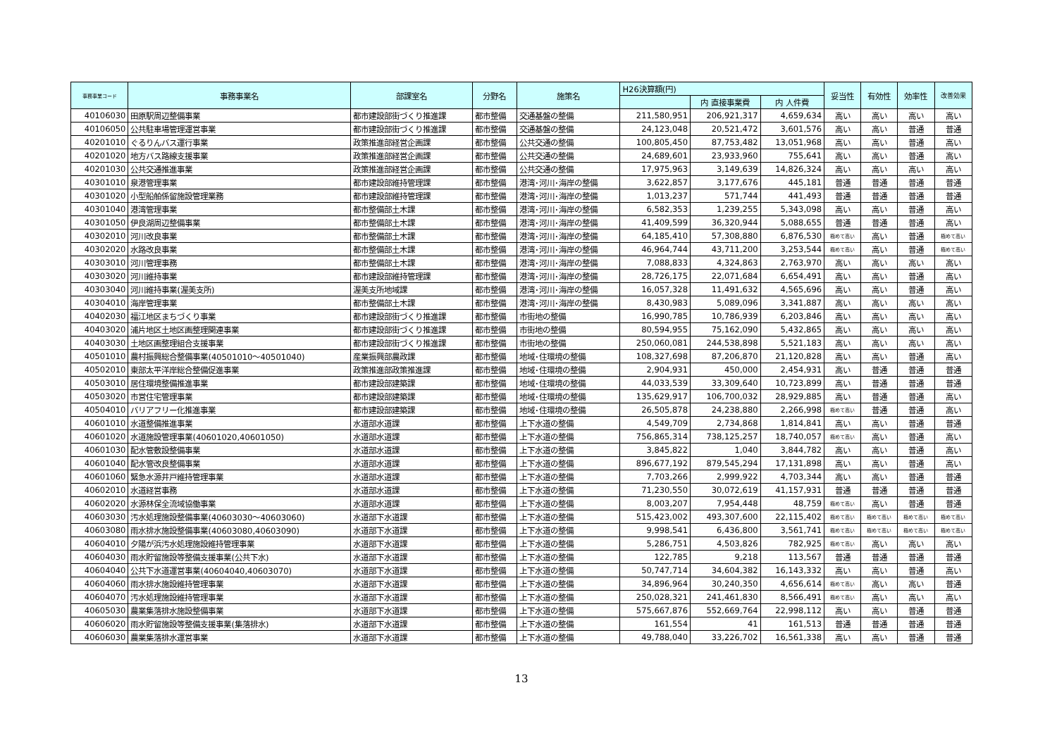| 事務事業コード | 事務事業名 | 部課室名 | 分野名 | 施策名 | H26決算額(円) | | | 妥当性 | 有効性 | 効率性 | 改善効果 |
| --- | --- | --- | --- | --- | --- | --- | --- | --- | --- | --- | --- |
| | | | | | | 内 直接事業費 | 内 人件費 | | | | |
| 40106030 | 田原駅周辺整備事業 | 都市建設部街づくり推進課 | 都市整備 | 交通基盤の整備 | 211,580,951 | 206,921,317 | 4,659,634 | 高い | 高い | 高い | 高い |
| 40106050 | 公共駐車場管理運営事業 | 都市建設部街づくり推進課 | 都市整備 | 交通基盤の整備 | 24,123,048 | 20,521,472 | 3,601,576 | 高い | 高い | 普通 | 普通 |
| 40201010 | ぐるりんバス運行事業 | 政策推進部経営企画課 | 都市整備 | 公共交通の整備 | 100,805,450 | 87,753,482 | 13,051,968 | 高い | 高い | 普通 | 高い |
| 40201020 | 地方バス路線支援事業 | 政策推進部経営企画課 | 都市整備 | 公共交通の整備 | 24,689,601 | 23,933,960 | 755,641 | 高い | 高い | 普通 | 高い |
| 40201030 | 公共交通推進事業 | 政策推進部経営企画課 | 都市整備 | 公共交通の整備 | 17,975,963 | 3,149,639 | 14,826,324 | 高い | 高い | 高い | 高い |
| 40301010 | 泉港管理事業 | 都市建設部維持管理課 | 都市整備 | 港湾･河川･海岸の整備 | 3,622,857 | 3,177,676 | 445,181 | 普通 | 普通 | 普通 | 普通 |
| 40301020 | 小型船舶係留施設管理業務 | 都市建設部維持管理課 | 都市整備 | 港湾･河川･海岸の整備 | 1,013,237 | 571,744 | 441,493 | 普通 | 普通 | 普通 | 普通 |
| 40301040 | 港湾管理事業 | 都市整備部土木課 | 都市整備 | 港湾･河川･海岸の整備 | 6,582,353 | 1,239,255 | 5,343,098 | 高い | 高い | 普通 | 高い |
| 40301050 | 伊良湖周辺整備事業 | 都市整備部土木課 | 都市整備 | 港湾･河川･海岸の整備 | 41,409,599 | 36,320,944 | 5,088,655 | 普通 | 普通 | 普通 | 高い |
| 40302010 | 河川改良事業 | 都市整備部土木課 | 都市整備 | 港湾･河川･海岸の整備 | 64,185,410 | 57,308,880 | 6,876,530 | 極めて高い | 高い | 普通 | 極めて高い |
| 40302020 | 水路改良事業 | 都市整備部土木課 | 都市整備 | 港湾･河川･海岸の整備 | 46,964,744 | 43,711,200 | 3,253,544 | 極めて高い | 高い | 普通 | 極めて高い |
| 40303010 | 河川管理事務 | 都市整備部土木課 | 都市整備 | 港湾･河川･海岸の整備 | 7,088,833 | 4,324,863 | 2,763,970 | 高い | 高い | 高い | 高い |
| 40303020 | 河川維持事業 | 都市建設部維持管理課 | 都市整備 | 港湾･河川･海岸の整備 | 28,726,175 | 22,071,684 | 6,654,491 | 高い | 高い | 普通 | 高い |
| 40303040 | 河川維持事業(渥美支所) | 渥美支所地域課 | 都市整備 | 港湾･河川･海岸の整備 | 16,057,328 | 11,491,632 | 4,565,696 | 高い | 高い | 普通 | 高い |
| 40304010 | 海岸管理事業 | 都市整備部土木課 | 都市整備 | 港湾･河川･海岸の整備 | 8,430,983 | 5,089,096 | 3,341,887 | 高い | 高い | 高い | 高い |
| 40402030 | 福江地区まちづくり事業 | 都市建設部街づくり推進課 | 都市整備 | 市街地の整備 | 16,990,785 | 10,786,939 | 6,203,846 | 高い | 高い | 高い | 高い |
| 40403020 | 浦片地区土地区画整理関連事業 | 都市建設部街づくり推進課 | 都市整備 | 市街地の整備 | 80,594,955 | 75,162,090 | 5,432,865 | 高い | 高い | 高い | 高い |
| 40403030 | 土地区画整理組合支援事業 | 都市建設部街づくり推進課 | 都市整備 | 市街地の整備 | 250,060,081 | 244,538,898 | 5,521,183 | 高い | 高い | 高い | 高い |
| 40501010 | 農村振興総合整備事業(40501010～40501040) | 産業振興部農政課 | 都市整備 | 地域･住環境の整備 | 108,327,698 | 87,206,870 | 21,120,828 | 高い | 高い | 普通 | 高い |
| 40502010 | 東部太平洋岸総合整備促進事業 | 政策推進部政策推進課 | 都市整備 | 地域･住環境の整備 | 2,904,931 | 450,000 | 2,454,931 | 高い | 普通 | 普通 | 普通 |
| 40503010 | 居住環境整備推進事業 | 都市建設部建築課 | 都市整備 | 地域･住環境の整備 | 44,033,539 | 33,309,640 | 10,723,899 | 高い | 普通 | 普通 | 普通 |
| 40503020 | 市営住宅管理事業 | 都市建設部建築課 | 都市整備 | 地域･住環境の整備 | 135,629,917 | 106,700,032 | 28,929,885 | 高い | 普通 | 普通 | 高い |
| 40504010 | バリアフリー化推進事業 | 都市建設部建築課 | 都市整備 | 地域･住環境の整備 | 26,505,878 | 24,238,880 | 2,266,998 | 極めて高い | 普通 | 普通 | 高い |
| 40601010 | 水道整備推進事業 | 水道部水道課 | 都市整備 | 上下水道の整備 | 4,549,709 | 2,734,868 | 1,814,841 | 高い | 高い | 普通 | 普通 |
| 40601020 | 水道施設管理事業(40601020,40601050) | 水道部水道課 | 都市整備 | 上下水道の整備 | 756,865,314 | 738,125,257 | 18,740,057 | 極めて高い | 高い | 普通 | 高い |
| 40601030 | 配水管敷設整備事業 | 水道部水道課 | 都市整備 | 上下水道の整備 | 3,845,822 | 1,040 | 3,844,782 | 高い | 高い | 普通 | 高い |
| 40601040 | 配水管改良整備事業 | 水道部水道課 | 都市整備 | 上下水道の整備 | 896,677,192 | 879,545,294 | 17,131,898 | 高い | 高い | 普通 | 高い |
| 40601060 | 緊急水源井戸維持管理事業 | 水道部水道課 | 都市整備 | 上下水道の整備 | 7,703,266 | 2,999,922 | 4,703,344 | 高い | 高い | 普通 | 普通 |
| 40602010 | 水道経営事務 | 水道部水道課 | 都市整備 | 上下水道の整備 | 71,230,550 | 30,072,619 | 41,157,931 | 普通 | 普通 | 普通 | 普通 |
| 40602020 | 水源林保全流域協働事業 | 水道部水道課 | 都市整備 | 上下水道の整備 | 8,003,207 | 7,954,448 | 48,759 | 極めて高い | 高い | 普通 | 普通 |
| 40603030 | 汚水処理施設整備事業(40603030～40603060) | 水道部下水道課 | 都市整備 | 上下水道の整備 | 515,423,002 | 493,307,600 | 22,115,402 | 極めて高い | 極めて高い | 極めて高い | 極めて高い |
| 40603080 | 雨水排水施設整備事業(40603080,40603090) | 水道部下水道課 | 都市整備 | 上下水道の整備 | 9,998,541 | 6,436,800 | 3,561,741 | 極めて高い | 極めて高い | 極めて高い | 極めて高い |
| 40604010 | 夕陽が浜汚水処理施設維持管理事業 | 水道部下水道課 | 都市整備 | 上下水道の整備 | 5,286,751 | 4,503,826 | 782,925 | 極めて高い | 高い | 高い | 高い |
| 40604030 | 雨水貯留施設等整備支援事業(公共下水) | 水道部下水道課 | 都市整備 | 上下水道の整備 | 122,785 | 9,218 | 113,567 | 普通 | 普通 | 普通 | 普通 |
| 40604040 | 公共下水道運営事業(40604040,40603070) | 水道部下水道課 | 都市整備 | 上下水道の整備 | 50,747,714 | 34,604,382 | 16,143,332 | 高い | 高い | 普通 | 高い |
| 40604060 | 雨水排水施設維持管理事業 | 水道部下水道課 | 都市整備 | 上下水道の整備 | 34,896,964 | 30,240,350 | 4,656,614 | 極めて高い | 高い | 高い | 普通 |
| 40604070 | 汚水処理施設維持管理事業 | 水道部下水道課 | 都市整備 | 上下水道の整備 | 250,028,321 | 241,461,830 | 8,566,491 | 極めて高い | 高い | 高い | 高い |
| 40605030 | 農業集落排水施設整備事業 | 水道部下水道課 | 都市整備 | 上下水道の整備 | 575,667,876 | 552,669,764 | 22,998,112 | 高い | 高い | 普通 | 普通 |
| 40606020 | 雨水貯留施設等整備支援事業(集落排水) | 水道部下水道課 | 都市整備 | 上下水道の整備 | 161,554 | 41 | 161,513 | 普通 | 普通 | 普通 | 普通 |
| 40606030 | 農業集落排水運営事業 | 水道部下水道課 | 都市整備 | 上下水道の整備 | 49,788,040 | 33,226,702 | 16,561,338 | 高い | 高い | 普通 | 普通 |
13